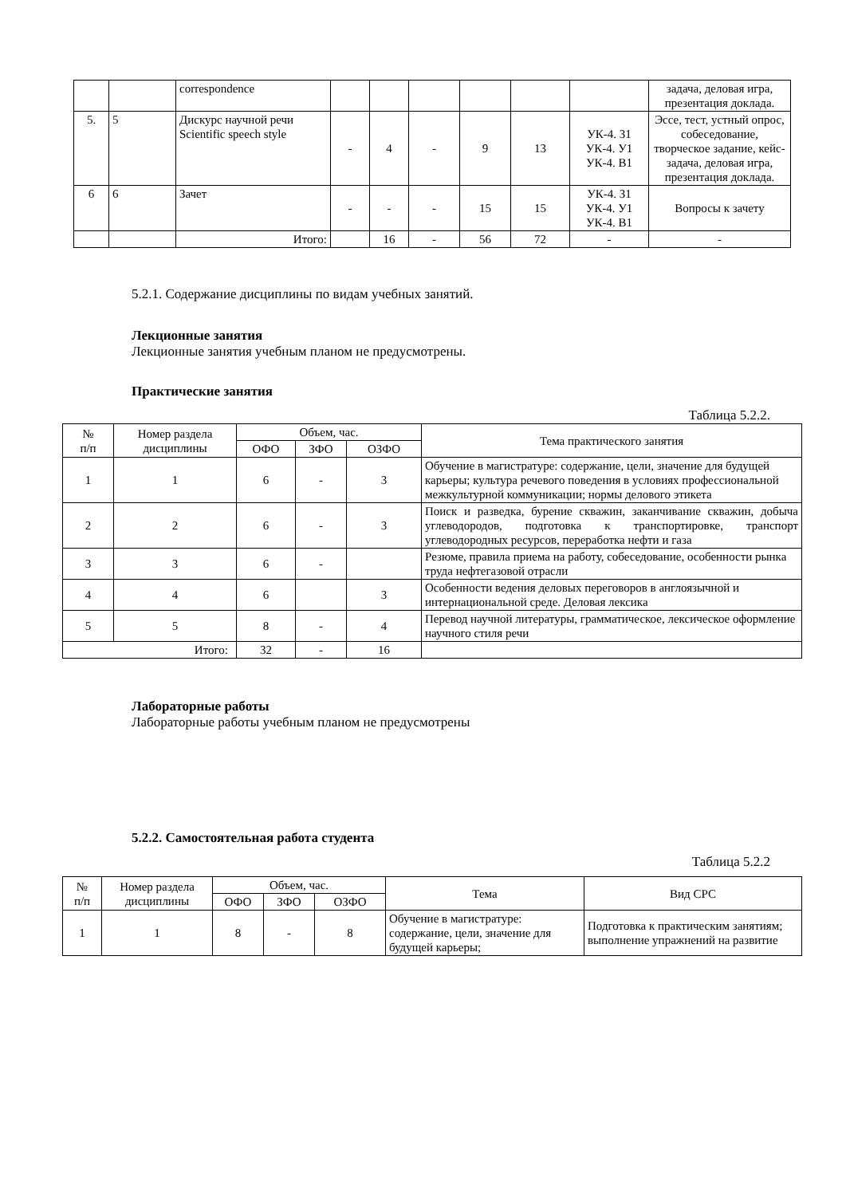| | | correspondence | | | | | | | задача, деловая игра, презентация доклада. |
| 5. | 5 | Дискурс научной речи Scientific speech style | - | 4 | - | 9 | 13 | УК-4. З1 УК-4. У1 УК-4. В1 | Эссе, тест, устный опрос, собеседование, творческое задание, кейс-задача, деловая игра, презентация доклада. |
| 6 | 6 | Зачет | - | - | - | 15 | 15 | УК-4. З1 УК-4. У1 УК-4. В1 | Вопросы к зачету |
| | | Итого: | | 16 | - | 56 | 72 | - | - |
5.2.1. Содержание дисциплины по видам учебных занятий.
Лекционные занятия
Лекционные занятия учебным планом не предусмотрены.
Практические занятия
Таблица 5.2.2.
| № п/п | Номер раздела дисциплины | Объем, час. | | | Тема практического занятия |
| --- | --- | --- | --- | --- | --- |
| | | ОФО | ЗФО | ОЗФО | |
| 1 | 1 | 6 | - | 3 | Обучение в магистратуре: содержание, цели, значение для будущей карьеры; культура речевого поведения в условиях профессиональной межкультурной коммуникации; нормы делового этикета |
| 2 | 2 | 6 | - | 3 | Поиск и разведка, бурение скважин, заканчивание скважин, добыча углеводородов, подготовка к транспортировке, транспорт углеводородных ресурсов, переработка нефти и газа |
| 3 | 3 | 6 | - | | Резюме, правила приема на работу, собеседование, особенности рынка труда нефтегазовой отрасли |
| 4 | 4 | 6 | | 3 | Особенности ведения деловых переговоров в англоязычной и интернациональной среде. Деловая лексика |
| 5 | 5 | 8 | - | 4 | Перевод научной литературы, грамматическое, лексическое оформление научного стиля речи |
| Итого: | | 32 | - | 16 | |
Лабораторные работы
Лабораторные работы учебным планом не предусмотрены
5.2.2. Самостоятельная работа студента
Таблица 5.2.2
| № п/п | Номер раздела дисциплины | Объем, час. | | | Тема | Вид СРС |
| --- | --- | --- | --- | --- | --- | --- |
| | | ОФО | ЗФО | ОЗФО | | |
| 1 | 1 | 8 | - | 8 | Обучение в магистратуре: содержание, цели, значение для будущей карьеры; | Подготовка к практическим занятиям; выполнение упражнений на развитие |